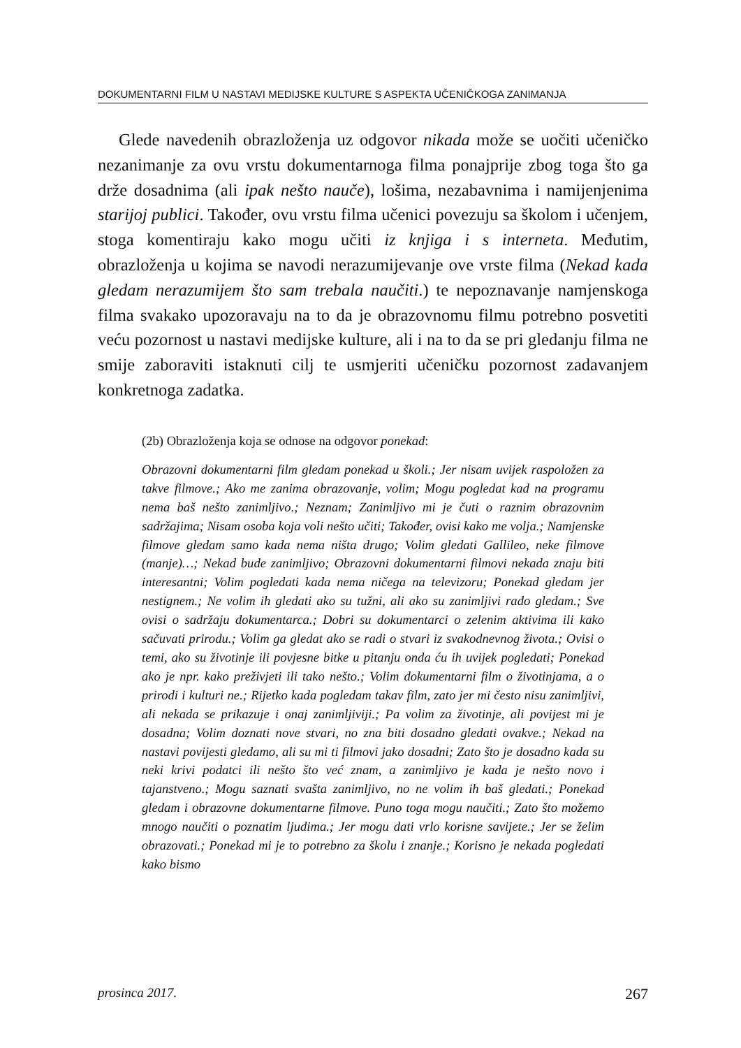DOKUMENTARNI FILM U NASTAVI MEDIJSKE KULTURE S ASPEKTA UČENIČKOGA ZANIMANJA
Glede navedenih obrazloženja uz odgovor nikada može se uočiti učeničko nezanimanje za ovu vrstu dokumentarnoga filma ponajprije zbog toga što ga drže dosadnima (ali ipak nešto nauče), lošima, nezabavnima i namijenjenima starijoj publici. Također, ovu vrstu filma učenici povezuju sa školom i učenjem, stoga komentiraju kako mogu učiti iz knjiga i s interneta. Međutim, obrazloženja u kojima se navodi nerazumijevanje ove vrste filma (Nekad kada gledam nerazumijem što sam trebala naučiti.) te nepoznavanje namjenskoga filma svakako upozoravaju na to da je obrazovnomu filmu potrebno posvetiti veću pozornost u nastavi medijske kulture, ali i na to da se pri gledanju filma ne smije zaboraviti istaknuti cilj te usmjeriti učeničku pozornost zadavanjem konkretnoga zadatka.
(2b) Obrazloženja koja se odnose na odgovor ponekad:
Obrazovni dokumentarni film gledam ponekad u školi.; Jer nisam uvijek raspoložen za takve filmove.; Ako me zanima obrazovanje, volim; Mogu pogledat kad na programu nema baš nešto zanimljivo.; Neznam; Zanimljivo mi je čuti o raznim obrazovnim sadržajima; Nisam osoba koja voli nešto učiti; Također, ovisi kako me volja.; Namjenske filmove gledam samo kada nema ništa drugo; Volim gledati Gallileo, neke filmove (manje)…; Nekad bude zanimljivo; Obrazovni dokumentarni filmovi nekada znaju biti interesantni; Volim pogledati kada nema ničega na televizoru; Ponekad gledam jer nestignem.; Ne volim ih gledati ako su tužni, ali ako su zanimljivi rado gledam.; Sve ovisi o sadržaju dokumentarca.; Dobri su dokumentarci o zelenim aktivima ili kako sačuvati prirodu.; Volim ga gledat ako se radi o stvari iz svakodnevnog života.; Ovisi o temi, ako su životinje ili povjesne bitke u pitanju onda ću ih uvijek pogledati; Ponekad ako je npr. kako preživjeti ili tako nešto.; Volim dokumentarni film o životinjama, a o prirodi i kulturi ne.; Rijetko kada pogledam takav film, zato jer mi često nisu zanimljivi, ali nekada se prikazuje i onaj zanimljiviji.; Pa volim za životinje, ali povijest mi je dosadna; Volim doznati nove stvari, no zna biti dosadno gledati ovakve.; Nekad na nastavi povijesti gledamo, ali su mi ti filmovi jako dosadni; Zato što je dosadno kada su neki krivi podatci ili nešto što već znam, a zanimljivo je kada je nešto novo i tajanstveno.; Mogu saznati svašta zanimljivo, no ne volim ih baš gledati.; Ponekad gledam i obrazovne dokumentarne filmove. Puno toga mogu naučiti.; Zato što možemo mnogo naučiti o poznatim ljudima.; Jer mogu dati vrlo korisne savijete.; Jer se želim obrazovati.; Ponekad mi je to potrebno za školu i znanje.; Korisno je nekada pogledati kako bismo
prosinca 2017. 267